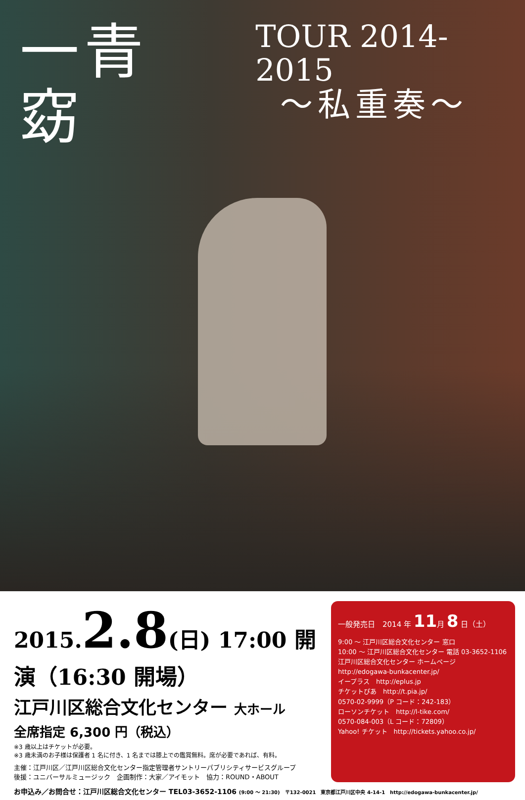一青 窈
TOUR 2014-2015
〜私重奏〜
2015.2.8(日) 17:00 開演（16:30 開場）
江戸川区総合文化センター 大ホール
全席指定 6,300 円（税込）
※3 歳以上はチケットが必要。
※3 歳未満のお子様は保護者 1 名に付き、1 名までは膝上での鑑賞無料。席が必要であれば、有料。
主催：江戸川区／江戸川区総合文化センター指定管理者サントリーパブリシティサービスグループ
後援：ユニバーサルミュージック　企画制作：大家／アイモット　協力：ROUND・ABOUT
一般発売日　2014 年 11月 8 日（土）
9:00 〜 江戸川区総合文化センター 窓口
10:00 〜 江戸川区総合文化センター 電話 03-3652-1106
江戸川区総合文化センター ホームページ
http://edogawa-bunkacenter.jp/
イープラス　http://eplus.jp
チケットぴあ　http://t.pia.jp/
0570-02-9999（P コード：242-183）
ローソンチケット　http://l-tike.com/
0570-084-003（L コード：72809）
Yahoo! チケット　http://tickets.yahoo.co.jp/
お申込み／お問合せ：江戸川区総合文化センター TEL03-3652-1106 (9:00 〜 21:30)　〒132-0021　東京都江戸川区中央 4-14-1　http://edogawa-bunkacenter.jp/